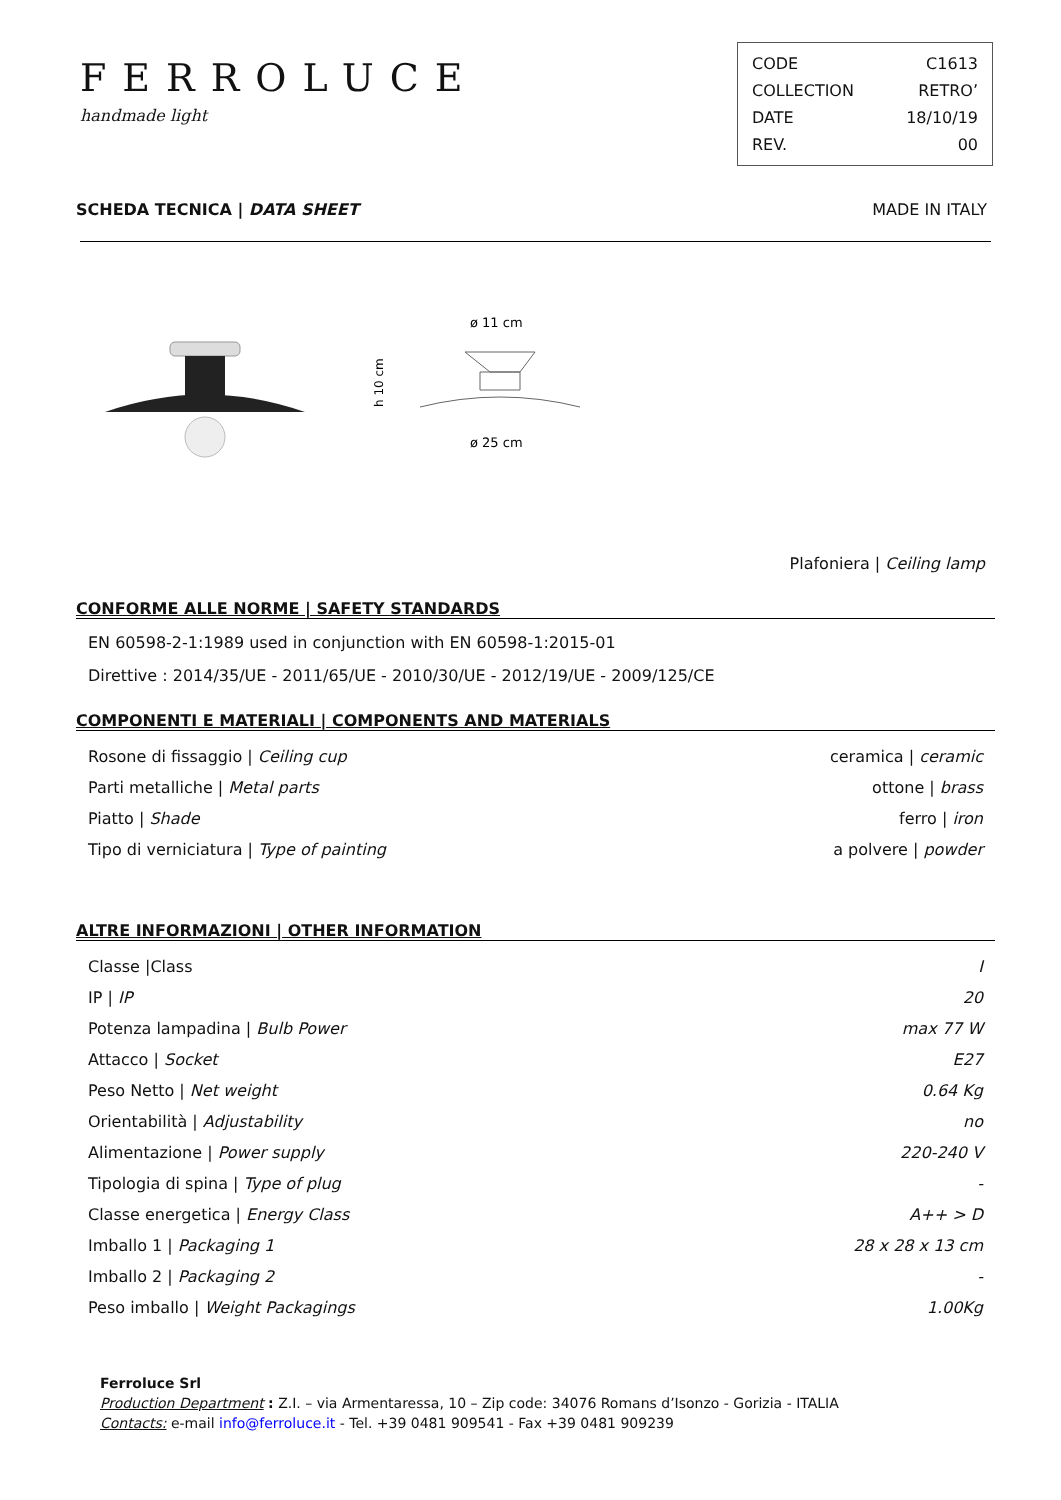FERROLUCE
handmade light
| CODE | C1613 |
| COLLECTION | RETRO’ |
| DATE | 18/10/19 |
| REV. | 00 |
SCHEDA TECNICA | DATA SHEET MADE IN ITALY
ø 11 cm
ø 25 cm
h 10 cm
Plafoniera | Ceiling lamp
CONFORME ALLE NORME | SAFETY STANDARDS
EN 60598-2-1:1989 used in conjunction with EN 60598-1:2015-01
Direttive : 2014/35/UE - 2011/65/UE - 2010/30/UE - 2012/19/UE - 2009/125/CE
COMPONENTI E MATERIALI | COMPONENTS AND MATERIALS
| Rosone di fissaggio / Ceiling cup | ceramica / ceramic |
| Parti metalliche / Metal parts | ottone / brass |
| Piatto / Shade | ferro / iron |
| Tipo di verniciatura / Type of painting | a polvere / powder |
ALTRE INFORMAZIONI | OTHER INFORMATION
| Classe /Class | I |
| IP / IP | 20 |
| Potenza lampadina / Bulb Power | max 77 W |
| Attacco / Socket | E27 |
| Peso Netto / Net weight | 0.64 Kg |
| Orientabilità / Adjustability | no |
| Alimentazione / Power supply | 220-240 V |
| Tipologia di spina / Type of plug | - |
| Classe energetica / Energy Class | A++ > D |
| Imballo 1 / Packaging 1 | 28 x 28 x 13 cm |
| Imballo 2 / Packaging 2 | - |
| Peso imballo / Weight Packagings | 1.00Kg |
Ferroluce Srl
Production Department : Z.I. – via Armentaressa, 10 – Zip code: 34076 Romans d’Isonzo - Gorizia - ITALIA
Contacts: e-mail info@ferroluce.it - Tel. +39 0481 909541 - Fax +39 0481 909239